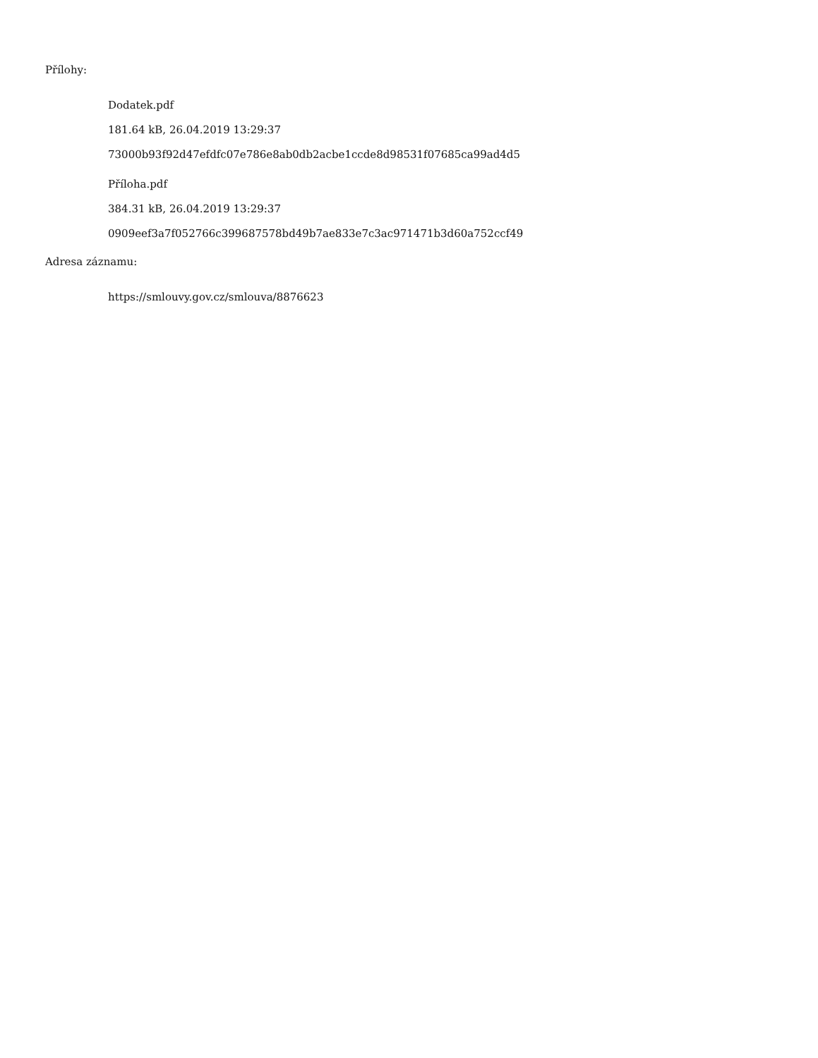Přílohy:
Dodatek.pdf
181.64 kB, 26.04.2019 13:29:37
73000b93f92d47efdfc07e786e8ab0db2acbe1ccde8d98531f07685ca99ad4d5
Příloha.pdf
384.31 kB, 26.04.2019 13:29:37
0909eef3a7f052766c399687578bd49b7ae833e7c3ac971471b3d60a752ccf49
Adresa záznamu:
https://smlouvy.gov.cz/smlouva/8876623